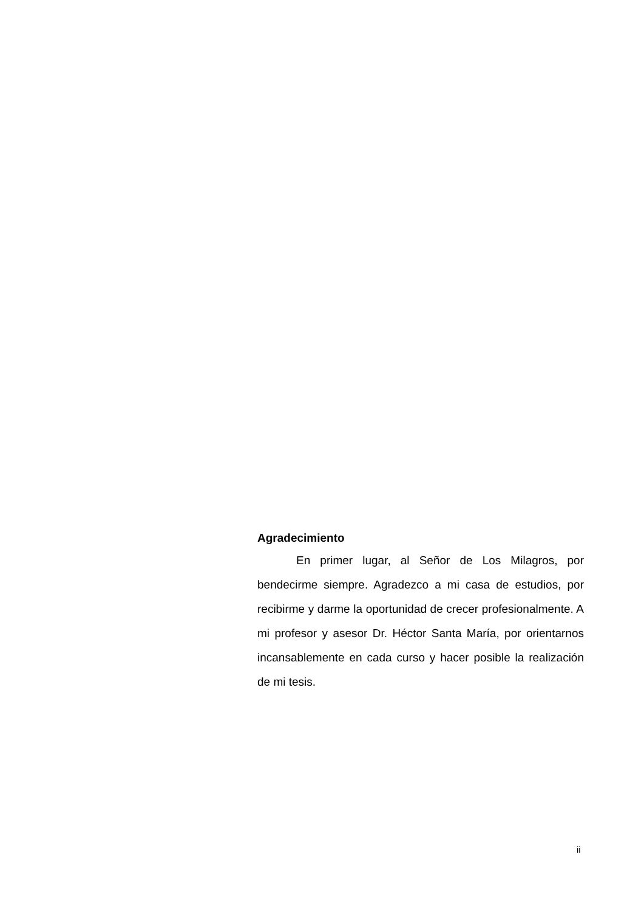Agradecimiento
En primer lugar, al Señor de Los Milagros, por bendecirme siempre. Agradezco a mi casa de estudios, por recibirme y darme la oportunidad de crecer profesionalmente. A mi profesor y asesor Dr. Héctor Santa María, por orientarnos incansablemente en cada curso y hacer posible la realización de mi tesis.
ii